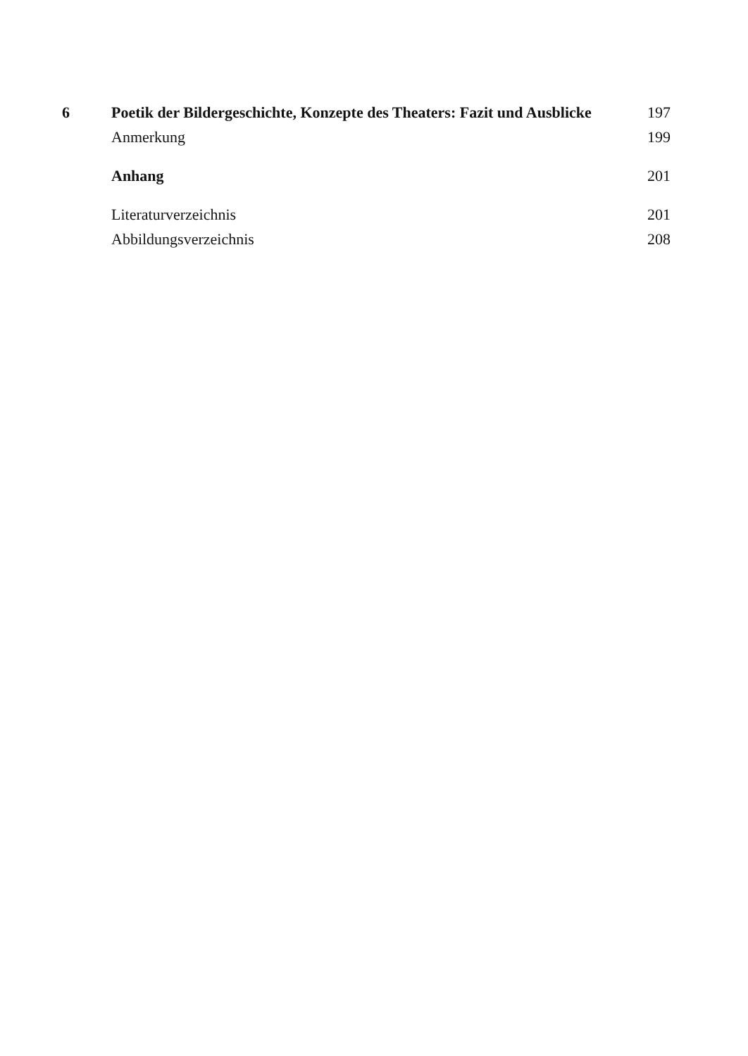6 Poetik der Bildergeschichte, Konzepte des Theaters: Fazit und Ausblicke 197
Anmerkung 199
Anhang 201
Literaturverzeichnis 201
Abbildungsverzeichnis 208